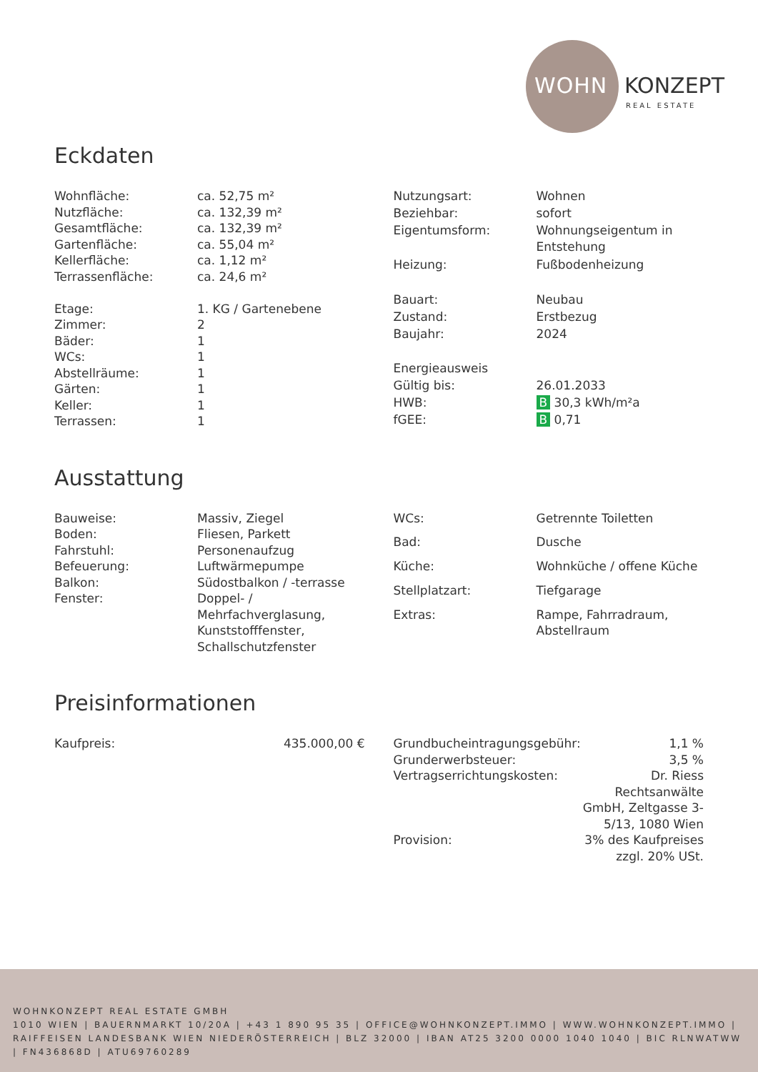WOHN KONZEPT
REAL ESTATE
Eckdaten
| Wohnfläche: | ca. 52,75 m² |
| Nutzfläche: | ca. 132,39 m² |
| Gesamtfläche: | ca. 132,39 m² |
| Gartenfläche: | ca. 55,04 m² |
| Kellerfläche: | ca. 1,12 m² |
| Terrassenfläche: | ca. 24,6 m² |
| Etage: | 1. KG / Gartenebene |
| Zimmer: | 2 |
| Bäder: | 1 |
| WCs: | 1 |
| Abstellräume: | 1 |
| Gärten: | 1 |
| Keller: | 1 |
| Terrassen: | 1 |
| Nutzungsart: | Wohnen |
| Beziehbar: | sofort |
| Eigentumsform: | Wohnungseigentum in Entstehung |
| Heizung: | Fußbodenheizung |
| Bauart: | Neubau |
| Zustand: | Erstbezug |
| Baujahr: | 2024 |
| Energieausweis | |
| Gültig bis: | 26.01.2033 |
| HWB: | B 30,3 kWh/m²a |
| fGEE: | B 0,71 |
Ausstattung
| Bauweise: | Massiv, Ziegel |
| Boden: | Fliesen, Parkett |
| Fahrstuhl: | Personenaufzug |
| Befeuerung: | Luftwärmepumpe |
| Balkon: | Südostbalkon / -terrasse |
| Fenster: | Doppel- / Mehrfachverglasung, Kunststofffenster, Schallschutzfenster |
| WCs: | Getrennte Toiletten |
| Bad: | Dusche |
| Küche: | Wohnküche / offene Küche |
| Stellplatzart: | Tiefgarage |
| Extras: | Rampe, Fahrradraum, Abstellraum |
Preisinformationen
| Kaufpreis: | 435.000,00 € |
| Grundbucheintragungsgebühr: | 1,1 % |
| Grunderwerbsteuer: | 3,5 % |
| Vertragserrichtungskosten: | Dr. Riess Rechtsanwälte GmbH, Zeltgasse 3-5/13, 1080 Wien |
| Provision: | 3% des Kaufpreises zzgl. 20% USt. |
WOHNKONZEPT REAL ESTATE GMBH
1010 WIEN | BAUERNMARKT 10/20A | +43 1 890 95 35 | OFFICE@WOHNKONZEPT.IMMO | WWW.WOHNKONZEPT.IMMO | RAIFFEISEN LANDESBANK WIEN NIEDERÖSTERREICH | BLZ 32000 | IBAN AT25 3200 0000 1040 1040 | BIC RLNWATWW | FN436868D | ATU69760289